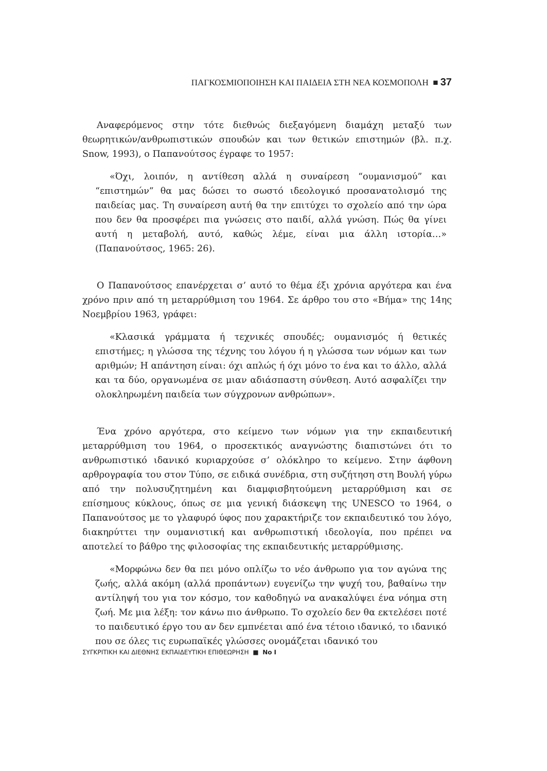ΠΑΓΚΟΣΜΙΟΠΟΙΗΣΗ ΚΑΙ ΠΑΙΔΕΙΑ ΣΤΗ ΝΕΑ ΚΟΣΜΟΠΟΛΗ ■ 37
Αναφερόμενος στην τότε διεθνώς διεξαγόμενη διαμάχη μεταξύ των θεωρητικών/ανθρωπιστικών σπουδών και των θετικών επιστημών (βλ. π.χ. Snow, 1993), ο Παπανούτσος έγραφε το 1957:
«Όχι, λοιπόν, η αντίθεση αλλά η συναίρεση “ουμανισμού” και “επιστημών” θα μας δώσει το σωστό ιδεολογικό προσανατολισμό της παιδείας μας. Τη συναίρεση αυτή θα την επιτύχει το σχολείο από την ώρα που δεν θα προσφέρει πια γνώσεις στο παιδί, αλλά γνώση. Πώς θα γίνει αυτή η μεταβολή, αυτό, καθώς λέμε, είναι μια άλλη ιστορία…» (Παπανούτσος, 1965: 26).
Ο Παπανούτσος επανέρχεται σ’ αυτό το θέμα έξι χρόνια αργότερα και ένα χρόνο πριν από τη μεταρρύθμιση του 1964. Σε άρθρο του στο «Βήμα» της 14ης Νοεμβρίου 1963, γράφει:
«Κλασικά γράμματα ή τεχνικές σπουδές; ουμανισμός ή θετικές επιστήμες; η γλώσσα της τέχνης του λόγου ή η γλώσσα των νόμων και των αριθμών; Η απάντηση είναι: όχι απλώς ή όχι μόνο το ένα και το άλλο, αλλά και τα δύο, οργανωμένα σε μιαν αδιάσπαστη σύνθεση. Αυτό ασφαλίζει την ολοκληρωμένη παιδεία των σύγχρονων ανθρώπων».
Ένα χρόνο αργότερα, στο κείμενο των νόμων για την εκπαιδευτική μεταρρύθμιση του 1964, ο προσεκτικός αναγνώστης διαπιστώνει ότι το ανθρωπιστικό ιδανικό κυριαρχούσε σ’ ολόκληρο το κείμενο. Στην άφθονη αρθρογραφία του στον Τύπο, σε ειδικά συνέδρια, στη συζήτηση στη Βουλή γύρω από την πολυσυζητημένη και διαμφισβητούμενη μεταρρύθμιση και σε επίσημους κύκλους, όπως σε μια γενική διάσκεψη της UNESCO το 1964, ο Παπανούτσος με το γλαφυρό ύφος που χαρακτήριζε τον εκπαιδευτικό του λόγο, διακηρύττει την ουμανιστική και ανθρωπιστική ιδεολογία, που πρέπει να αποτελεί το βάθρο της φιλοσοφίας της εκπαιδευτικής μεταρρύθμισης.
«Μορφώνω δεν θα πει μόνο οπλίζω το νέο άνθρωπο για τον αγώνα της ζωής, αλλά ακόμη (αλλά προπάντων) ευγενίζω την ψυχή του, βαθαίνω την αντίληψή του για τον κόσμο, τον καθοδηγώ να ανακαλύψει ένα νόημα στη ζωή. Με μια λέξη: τον κάνω πιο άνθρωπο. Το σχολείο δεν θα εκτελέσει ποτέ το παιδευτικό έργο του αν δεν εμπνέεται από ένα τέτοιο ιδανικό, το ιδανικό που σε όλες τις ευρωπαϊκές γλώσσες ονομάζεται ιδανικό του
ΣΥΓΚΡΙΤΙΚΗ ΚΑΙ ΔΙΕΘΝΗΣ ΕΚΠΑΙΔΕΥΤΙΚΗ ΕΠΙΘΕΩΡΗΣΗ ■ Νο I